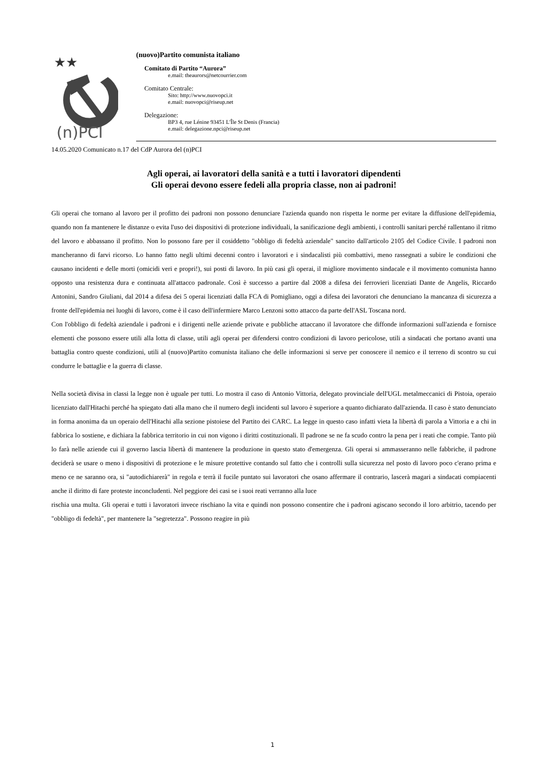★★
(n)PCI
(nuovo)Partito comunista italiano
Comitato di Partito “Aurora”
e.mail: theaurors@netcourrier.com
Comitato Centrale:
Sito: http://www.nuovopci.it
e.mail: nuovopci@riseup.net
Delegazione:
BP3 4, rue Lénine 93451 L'Île St Denis (Francia)
e.mail: delegazione.npci@riseup.net
14.05.2020 Comunicato n.17 del CdP Aurora del (n)PCI
Agli operai, ai lavoratori della sanità e a tutti i lavoratori dipendenti
Gli operai devono essere fedeli alla propria classe, non ai padroni!
Gli operai che tornano al lavoro per il profitto dei padroni non possono denunciare l'azienda quando non rispetta le norme per evitare la diffusione dell'epidemia, quando non fa mantenere le distanze o evita l'uso dei dispositivi di protezione individuali, la sanificazione degli ambienti, i controlli sanitari perché rallentano il ritmo del lavoro e abbassano il profitto. Non lo possono fare per il cosiddetto "obbligo di fedeltà aziendale" sancito dall'articolo 2105 del Codice Civile. I padroni non mancheranno di farvi ricorso. Lo hanno fatto negli ultimi decenni contro i lavoratori e i sindacalisti più combattivi, meno rassegnati a subire le condizioni che causano incidenti e delle morti (omicidi veri e propri!), sui posti di lavoro. In più casi gli operai, il migliore movimento sindacale e il movimento comunista hanno opposto una resistenza dura e continuata all'attacco padronale. Così è successo a partire dal 2008 a difesa dei ferrovieri licenziati Dante de Angelis, Riccardo Antonini, Sandro Giuliani, dal 2014 a difesa dei 5 operai licenziati dalla FCA di Pomigliano, oggi a difesa dei lavoratori che denunciano la mancanza di sicurezza a fronte dell'epidemia nei luoghi di lavoro, come è il caso dell'infermiere Marco Lenzoni sotto attacco da parte dell'ASL Toscana nord.
Con l'obbligo di fedeltà aziendale i padroni e i dirigenti nelle aziende private e pubbliche attaccano il lavoratore che diffonde informazioni sull'azienda e fornisce elementi che possono essere utili alla lotta di classe, utili agli operai per difendersi contro condizioni di lavoro pericolose, utili a sindacati che portano avanti una battaglia contro queste condizioni, utili al (nuovo)Partito comunista italiano che delle informazioni si serve per conoscere il nemico e il terreno di scontro su cui condurre le battaglie e la guerra di classe.
Nella società divisa in classi la legge non è uguale per tutti. Lo mostra il caso di Antonio Vittoria, delegato provinciale dell'UGL metalmeccanici di Pistoia, operaio licenziato dall'Hitachi perché ha spiegato dati alla mano che il numero degli incidenti sul lavoro è superiore a quanto dichiarato dall'azienda. Il caso è stato denunciato in forma anonima da un operaio dell'Hitachi alla sezione pistoiese del Partito dei CARC. La legge in questo caso infatti vieta la libertà di parola a Vittoria e a chi in fabbrica lo sostiene, e dichiara la fabbrica territorio in cui non vigono i diritti costituzionali. Il padrone se ne fa scudo contro la pena per i reati che compie. Tanto più lo farà nelle aziende cui il governo lascia libertà di mantenere la produzione in questo stato d'emergenza. Gli operai si ammasseranno nelle fabbriche, il padrone deciderà se usare o meno i dispositivi di protezione e le misure protettive contando sul fatto che i controlli sulla sicurezza nel posto di lavoro poco c'erano prima e meno ce ne saranno ora, si "autodichiarerà" in regola e terrà il fucile puntato sui lavoratori che osano affermare il contrario, lascerà magari a sindacati compiacenti anche il diritto di fare proteste inconcludenti. Nel peggiore dei casi se i suoi reati verranno alla luce
rischia una multa. Gli operai e tutti i lavoratori invece rischiano la vita e quindi non possono consentire che i padroni agiscano secondo il loro arbitrio, tacendo per "obbligo di fedeltà", per mantenere la "segretezza". Possono reagire in più
1